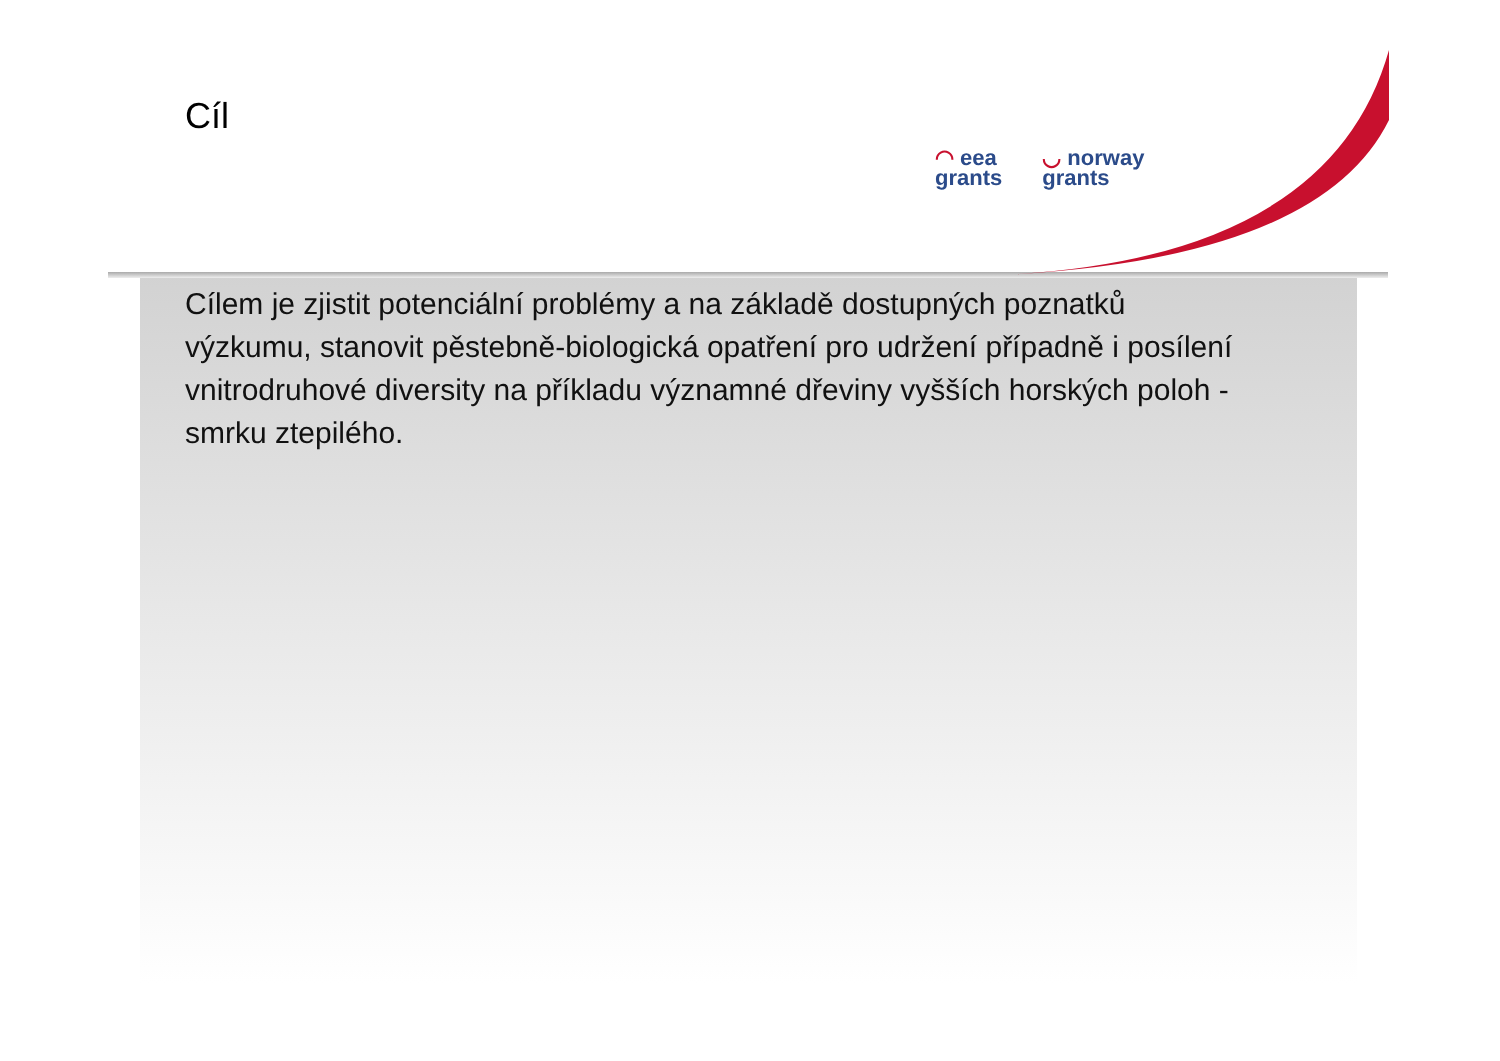Cíl
◠ eea
grants
◡ norway
grants
Cílem je zjistit potenciální problémy a na základě dostupných poznatků výzkumu, stanovit pěstebně-biologická opatření pro udržení případně i posílení vnitrodruhové diversity na příkladu významné dřeviny vyšších horských poloh - smrku ztepilého.